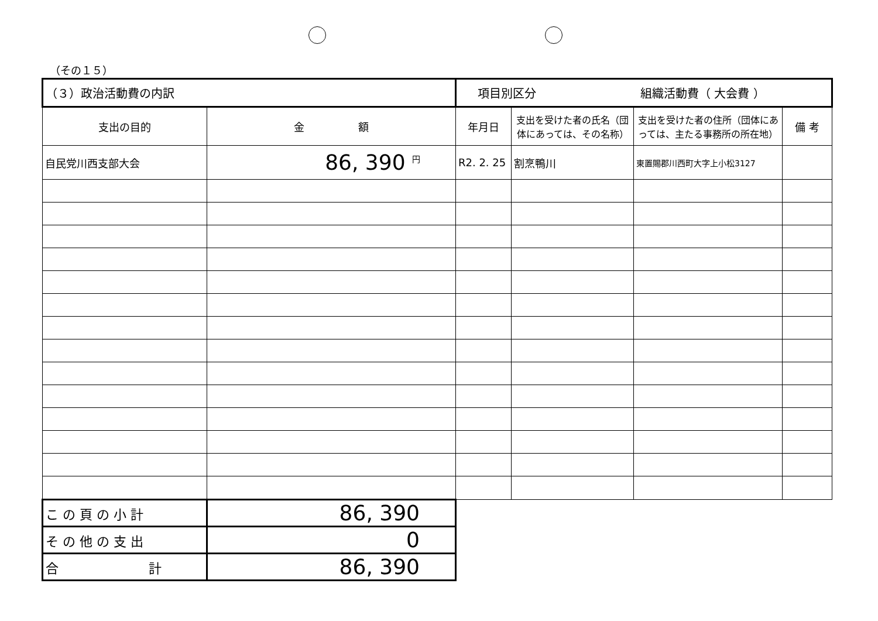（その１５）
| （３）政治活動費の内訳 | | 項目別区分 組織活動費（ 大会費 ） | | | |
| 支出の目的 | 金 額 | 年月日 | 支出を受けた者の氏名（団体にあっては、その名称） | 支出を受けた者の住所（団体にあっては、主たる事務所の所在地） | 備 考 |
| 自民党川西支部大会 | 86, 390 <sup>円</sup> | R2. 2. 25 | 割烹鴨川 | 東置賜郡川西町大字上小松3127 | |
| こ の 頁 の 小 計 | 86, 390 | | | | |
| そ の 他 の 支 出 | 0 | | | | |
| 合 計 | 86, 390 | | | | |